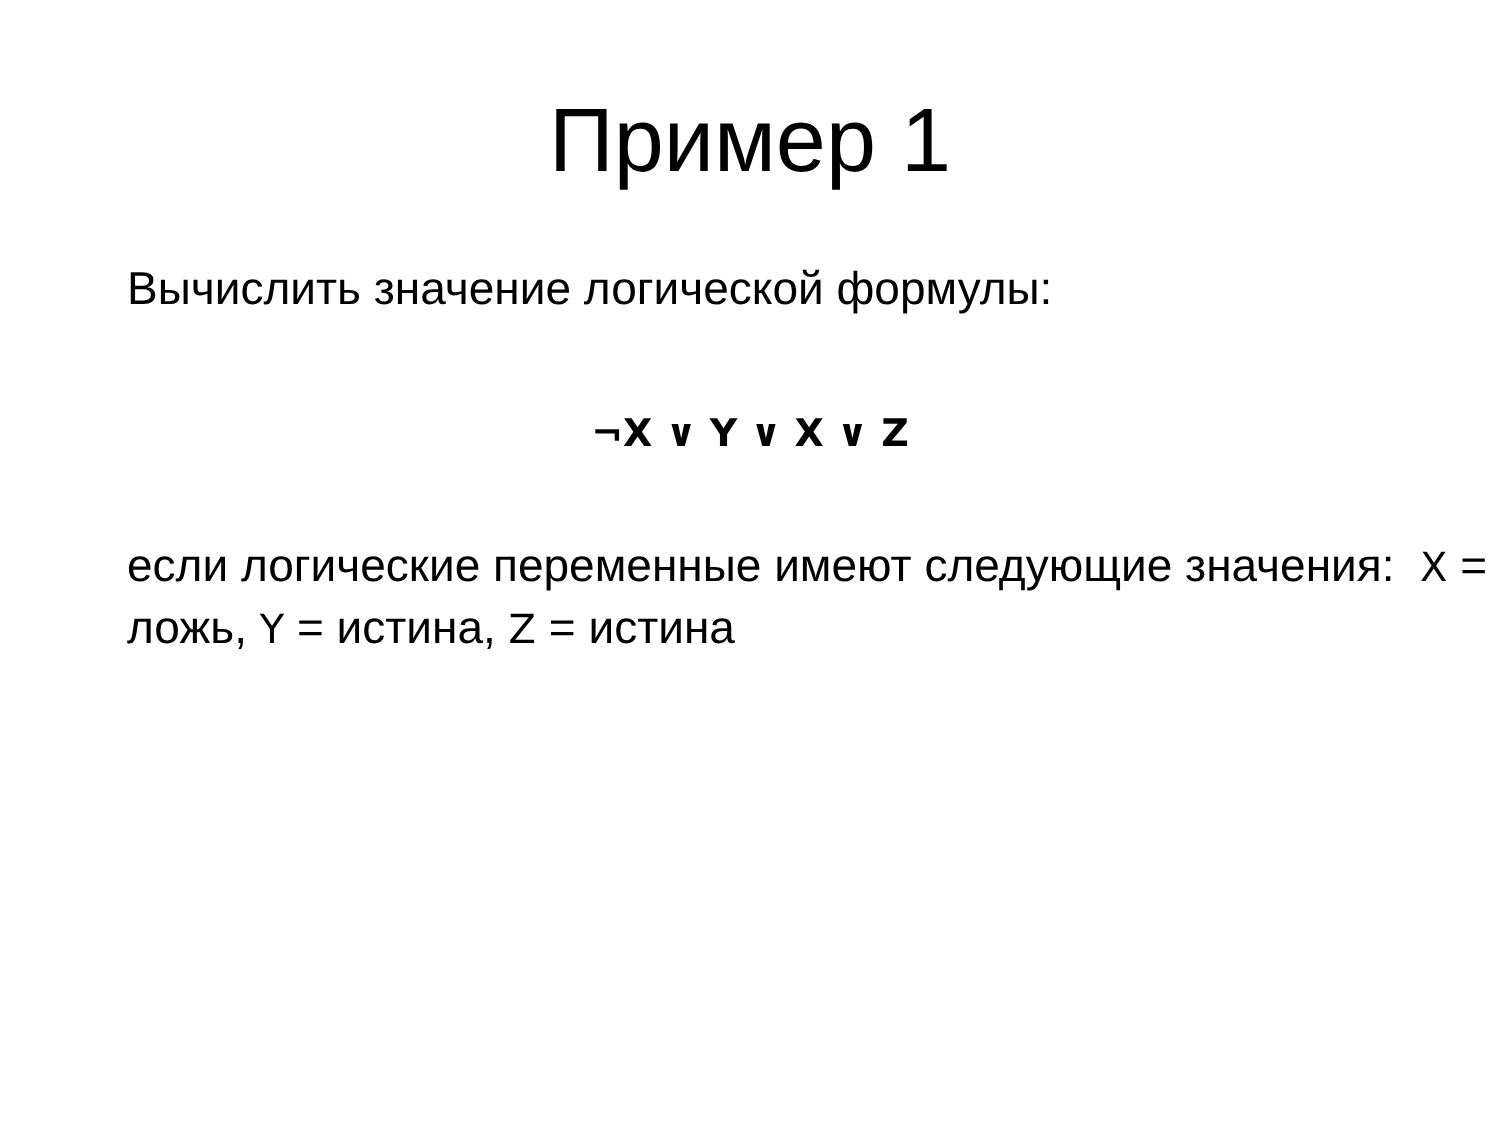Пример 1
Вычислить значение логической формулы:
¬X ∨ Y ∨ X ∨ Z
если логические переменные имеют следующие значения: X = ложь, Y = истина, Z = истина